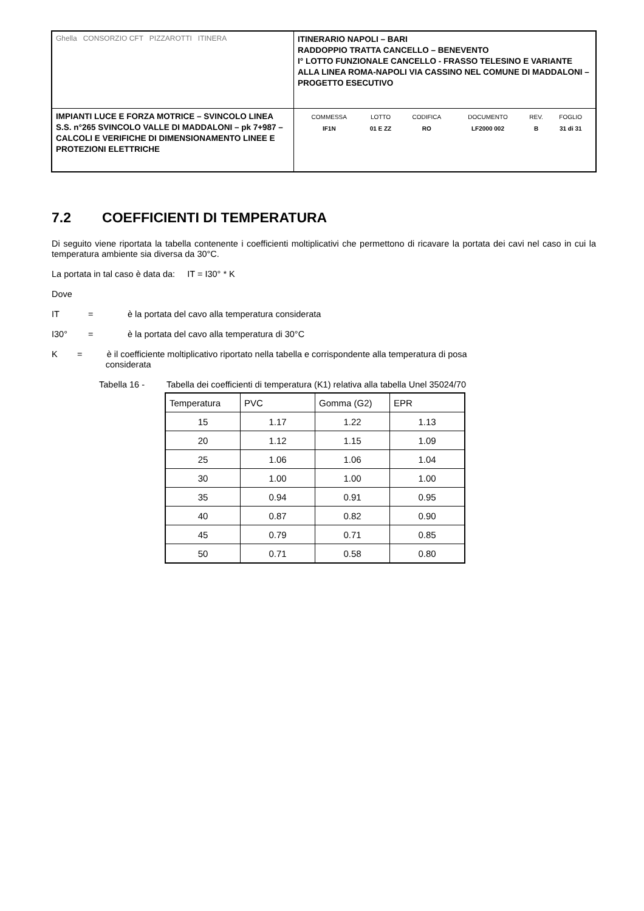| Ghella CONSORZIO CFT PIZZAROTTI ITINERA | ITINERARIO NAPOLI – BARI RADDOPPIO TRATTA CANCELLO – BENEVENTO I° LOTTO FUNZIONALE CANCELLO - FRASSO TELESINO E VARIANTE ALLA LINEA ROMA-NAPOLI VIA CASSINO NEL COMUNE DI MADDALONI – PROGETTO ESECUTIVO |
| IMPIANTI LUCE E FORZA MOTRICE – SVINCOLO LINEA S.S. n°265 SVINCOLO VALLE DI MADDALONI – pk 7+987 –CALCOLI E VERIFICHE DI DIMENSIONAMENTO LINEE E PROTEZIONI ELETTRICHE | / COMMESSA / LOTTO / CODIFICA / DOCUMENTO / REV. / FOGLIO / / IF1N / 01 E ZZ / RO / LF2000 002 / B / 31 di 31 / |
7.2 COEFFICIENTI DI TEMPERATURA
Di seguito viene riportata la tabella contenente i coefficienti moltiplicativi che permettono di ricavare la portata dei cavi nel caso in cui la temperatura ambiente sia diversa da 30°C.
La portata in tal caso è data da: IT = I30° * K
Dove
IT = è la portata del cavo alla temperatura considerata
I30° = è la portata del cavo alla temperatura di 30°C
K = è il coefficiente moltiplicativo riportato nella tabella e corrispondente alla temperatura di posa
considerata
Tabella 16 - Tabella dei coefficienti di temperatura (K1) relativa alla tabella Unel 35024/70
| Temperatura | PVC | Gomma (G2) | EPR |
| --- | --- | --- | --- |
| 15 | 1.17 | 1.22 | 1.13 |
| 20 | 1.12 | 1.15 | 1.09 |
| 25 | 1.06 | 1.06 | 1.04 |
| 30 | 1.00 | 1.00 | 1.00 |
| 35 | 0.94 | 0.91 | 0.95 |
| 40 | 0.87 | 0.82 | 0.90 |
| 45 | 0.79 | 0.71 | 0.85 |
| 50 | 0.71 | 0.58 | 0.80 |